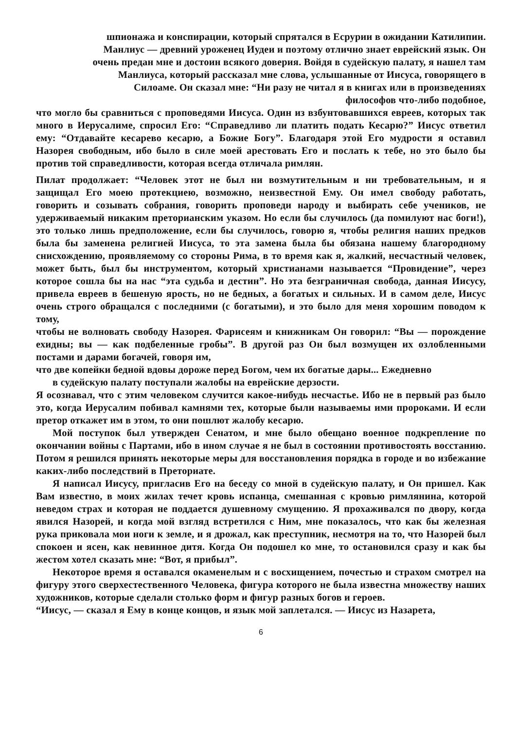шпионажа и конспирации, который спрятался в Есрурии в ожидании Катилипии.
Манлиус — древний уроженец Иудеи и поэтому отлично знает еврейский язык. Он
очень предан мне и достоин всякого доверия. Войдя в судейскую палату, я нашел там
Манлиуса, который рассказал мне слова, услышанные от Иисуса, говорящего в
Силоаме. Он сказал мне: “Ни разу не читал я в книгах или в произведениях
философов что-либо подобное,
что могло бы сравниться с проповедями Иисуса. Один из взбунтовавшихся евреев, которых так много в Иерусалиме, спросил Его: “Справедливо ли платить подать Кесарю?” Иисус ответил ему: “Отдавайте кесарево кесарю, а Божие Богу”. Благодаря этой Его мудрости я оставил Назорея свободным, ибо было в силе моей арестовать Его и послать к тебе, но это было бы против той справедливости, которая всегда отличала римлян.
Пилат продолжает: “Человек этот не был ни возмутительным и ни требовательным, и я защищал Его моею протекциею, возможно, неизвестной Ему. Он имел свободу работать, говорить и созывать собрания, говорить проповеди народу и выбирать себе учеников, не удерживаемый никаким преторианским указом. Но если бы случилось (да помилуют нас боги!), это только лишь предположение, если бы случилось, говорю я, чтобы религия наших предков была бы заменена религией Иисуса, то эта замена была бы обязана нашему благородному снисхождению, проявляемому со стороны Рима, в то время как я, жалкий, несчастный человек, может быть, был бы инструментом, который христианами называется “Провидение”, через которое сошла бы на нас “эта судьба и дестин”. Но эта безграничная свобода, данная Иисусу, привела евреев в бешеную ярость, но не бедных, а богатых и сильных. И в самом деле, Иисус очень строго обращался с последними (с богатыми), и это было для меня хорошим поводом к тому,
чтобы не волновать свободу Назорея. Фарисеям и книжникам Он говорил: “Вы — порождение ехидны; вы — как подбеленные гробы”. В другой раз Он был возмущен их озлобленными постами и дарами богачей, говоря им,
что две копейки бедной вдовы дороже перед Богом, чем их богатые дары... Ежедневно
в судейскую палату поступали жалобы на еврейские дерзости.
Я осознавал, что с этим человеком случится какое-нибудь несчастье. Ибо не в первый раз было это, когда Иерусалим побивал камнями тех, которые были называемы ими пророками. И если претор откажет им в этом, то они пошлют жалобу кесарю.
Мой поступок был утвержден Сенатом, и мне было обещано военное подкрепление по окончании войны с Партами, ибо в ином случае я не был в состоянии противостоять восстанию. Потом я решился принять некоторые меры для восстановления порядка в городе и во избежание каких-либо последствий в Преториате.
Я написал Иисусу, пригласив Его на беседу со мной в судейскую палату, и Он пришел. Как Вам известно, в моих жилах течет кровь испанца, смешанная с кровью римлянина, которой неведом страх и которая не поддается душевному смущению. Я прохаживался по двору, когда явился Назорей, и когда мой взгляд встретился с Ним, мне показалось, что как бы железная рука приковала мои ноги к земле, и я дрожал, как преступник, несмотря на то, что Назорей был спокоен и ясен, как невинное дитя. Когда Он подошел ко мне, то остановился сразу и как бы жестом хотел сказать мне: “Вот, я прибыл”.
Некоторое время я оставался окаменелым и с восхищением, почестью и страхом смотрел на фигуру этого сверхестественного Человека, фигура которого не была известна множеству наших художников, которые сделали столько форм и фигур разных богов и героев.
“Иисус, — сказал я Ему в конце концов, и язык мой заплетался. — Иисус из Назарета,
6